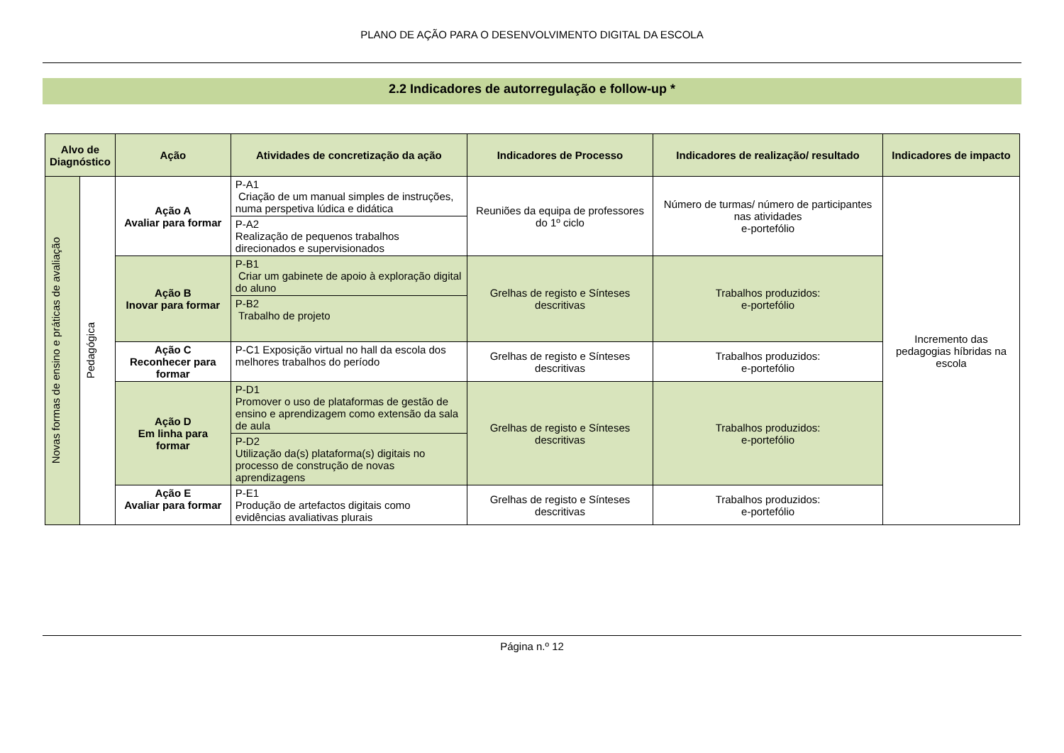PLANO DE AÇÃO PARA O DESENVOLVIMENTO DIGITAL DA ESCOLA
2.2 Indicadores de autorregulação e follow-up *
| Alvo de Diagnóstico | | Ação | Atividades de concretização da ação | Indicadores de Processo | Indicadores de realização/ resultado | Indicadores de impacto |
| --- | --- | --- | --- | --- | --- | --- |
| Novas formas de ensino e práticas de avaliação | Pedagógica | Ação A Avaliar para formar | P-A1 Criação de um manual simples de instruções, numa perspetiva lúdica e didática | Reuniões da equipa de professores do 1º ciclo | Número de turmas/ número de participantes nas atividades e-portefólio | Incremento das pedagogias híbridas na escola |
| | | | P-A2 Realização de pequenos trabalhos direcionados e supervisionados | | | |
| | | Ação B Inovar para formar | P-B1 Criar um gabinete de apoio à exploração digital do aluno | Grelhas de registo e Sínteses descritivas | Trabalhos produzidos: e-portefólio | |
| | | | P-B2 Trabalho de projeto | | | |
| | | Ação C Reconhecer para formar | P-C1 Exposição virtual no hall da escola dos melhores trabalhos do período | Grelhas de registo e Sínteses descritivas | Trabalhos produzidos: e-portefólio | |
| | | Ação D Em linha para formar | P-D1 Promover o uso de plataformas de gestão de ensino e aprendizagem como extensão da sala de aula | Grelhas de registo e Sínteses descritivas | Trabalhos produzidos: e-portefólio | |
| | | | P-D2 Utilização da(s) plataforma(s) digitais no processo de construção de novas aprendizagens | | | |
| | | Ação E Avaliar para formar | P-E1 Produção de artefactos digitais como evidências avaliativas plurais | Grelhas de registo e Sínteses descritivas | Trabalhos produzidos: e-portefólio | |
Página n.º 12